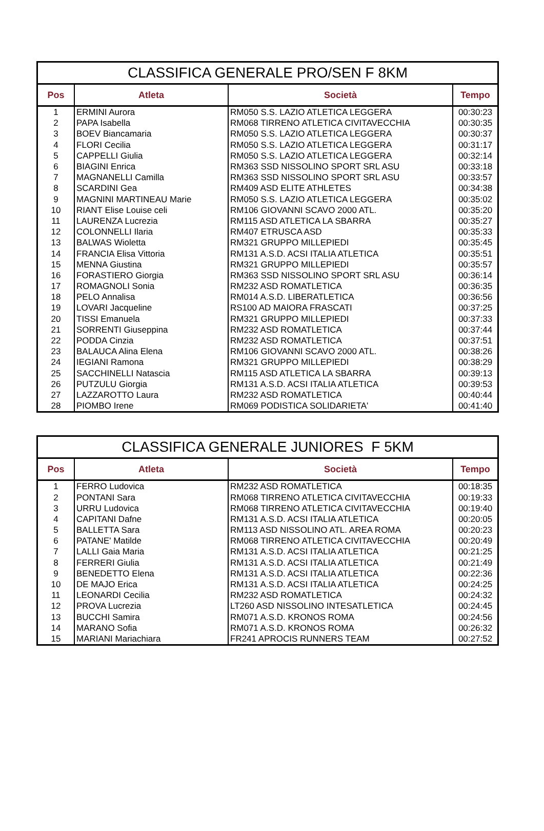CLASSIFICA GENERALE PRO/SEN F 8KM
| Pos | Atleta | Società | Tempo |
| --- | --- | --- | --- |
| 1 | ERMINI Aurora | RM050 S.S. LAZIO ATLETICA LEGGERA | 00:30:23 |
| 2 | PAPA Isabella | RM068 TIRRENO ATLETICA CIVITAVECCHIA | 00:30:35 |
| 3 | BOEV Biancamaria | RM050 S.S. LAZIO ATLETICA LEGGERA | 00:30:37 |
| 4 | FLORI Cecilia | RM050 S.S. LAZIO ATLETICA LEGGERA | 00:31:17 |
| 5 | CAPPELLI Giulia | RM050 S.S. LAZIO ATLETICA LEGGERA | 00:32:14 |
| 6 | BIAGINI Enrica | RM363 SSD NISSOLINO SPORT SRL ASU | 00:33:18 |
| 7 | MAGNANELLI Camilla | RM363 SSD NISSOLINO SPORT SRL ASU | 00:33:57 |
| 8 | SCARDINI Gea | RM409 ASD ELITE ATHLETES | 00:34:38 |
| 9 | MAGNINI MARTINEAU Marie | RM050 S.S. LAZIO ATLETICA LEGGERA | 00:35:02 |
| 10 | RIANT Elise Louise celi | RM106 GIOVANNI SCAVO 2000 ATL. | 00:35:20 |
| 11 | LAURENZA Lucrezia | RM115 ASD ATLETICA LA SBARRA | 00:35:27 |
| 12 | COLONNELLI Ilaria | RM407 ETRUSCA ASD | 00:35:33 |
| 13 | BALWAS Wioletta | RM321 GRUPPO MILLEPIEDI | 00:35:45 |
| 14 | FRANCIA Elisa Vittoria | RM131 A.S.D. ACSI ITALIA ATLETICA | 00:35:51 |
| 15 | MENNA Giustina | RM321 GRUPPO MILLEPIEDI | 00:35:57 |
| 16 | FORASTIERO Giorgia | RM363 SSD NISSOLINO SPORT SRL ASU | 00:36:14 |
| 17 | ROMAGNOLI Sonia | RM232 ASD ROMATLETICA | 00:36:35 |
| 18 | PELO Annalisa | RM014 A.S.D. LIBERATLETICA | 00:36:56 |
| 19 | LOVARI Jacqueline | RS100 AD MAIORA FRASCATI | 00:37:25 |
| 20 | TISSI Emanuela | RM321 GRUPPO MILLEPIEDI | 00:37:33 |
| 21 | SORRENTI Giuseppina | RM232 ASD ROMATLETICA | 00:37:44 |
| 22 | PODDA Cinzia | RM232 ASD ROMATLETICA | 00:37:51 |
| 23 | BALAUCA Alina Elena | RM106 GIOVANNI SCAVO 2000 ATL. | 00:38:26 |
| 24 | IEGIANI Ramona | RM321 GRUPPO MILLEPIEDI | 00:38:29 |
| 25 | SACCHINELLI Natascia | RM115 ASD ATLETICA LA SBARRA | 00:39:13 |
| 26 | PUTZULU Giorgia | RM131 A.S.D. ACSI ITALIA ATLETICA | 00:39:53 |
| 27 | LAZZAROTTO Laura | RM232 ASD ROMATLETICA | 00:40:44 |
| 28 | PIOMBO Irene | RM069 PODISTICA SOLIDARIETA' | 00:41:40 |
CLASSIFICA GENERALE JUNIORES F 5KM
| Pos | Atleta | Società | Tempo |
| --- | --- | --- | --- |
| 1 | FERRO Ludovica | RM232 ASD ROMATLETICA | 00:18:35 |
| 2 | PONTANI Sara | RM068 TIRRENO ATLETICA CIVITAVECCHIA | 00:19:33 |
| 3 | URRU Ludovica | RM068 TIRRENO ATLETICA CIVITAVECCHIA | 00:19:40 |
| 4 | CAPITANI Dafne | RM131 A.S.D. ACSI ITALIA ATLETICA | 00:20:05 |
| 5 | BALLETTA Sara | RM113 ASD NISSOLINO ATL. AREA ROMA | 00:20:23 |
| 6 | PATANE' Matilde | RM068 TIRRENO ATLETICA CIVITAVECCHIA | 00:20:49 |
| 7 | LALLI Gaia Maria | RM131 A.S.D. ACSI ITALIA ATLETICA | 00:21:25 |
| 8 | FERRERI Giulia | RM131 A.S.D. ACSI ITALIA ATLETICA | 00:21:49 |
| 9 | BENEDETTO Elena | RM131 A.S.D. ACSI ITALIA ATLETICA | 00:22:36 |
| 10 | DE MAJO Erica | RM131 A.S.D. ACSI ITALIA ATLETICA | 00:24:25 |
| 11 | LEONARDI Cecilia | RM232 ASD ROMATLETICA | 00:24:32 |
| 12 | PROVA Lucrezia | LT260 ASD NISSOLINO INTESATLETICA | 00:24:45 |
| 13 | BUCCHI Samira | RM071 A.S.D. KRONOS ROMA | 00:24:56 |
| 14 | MARANO Sofia | RM071 A.S.D. KRONOS ROMA | 00:26:32 |
| 15 | MARIANI Mariachiara | FR241 APROCIS RUNNERS TEAM | 00:27:52 |